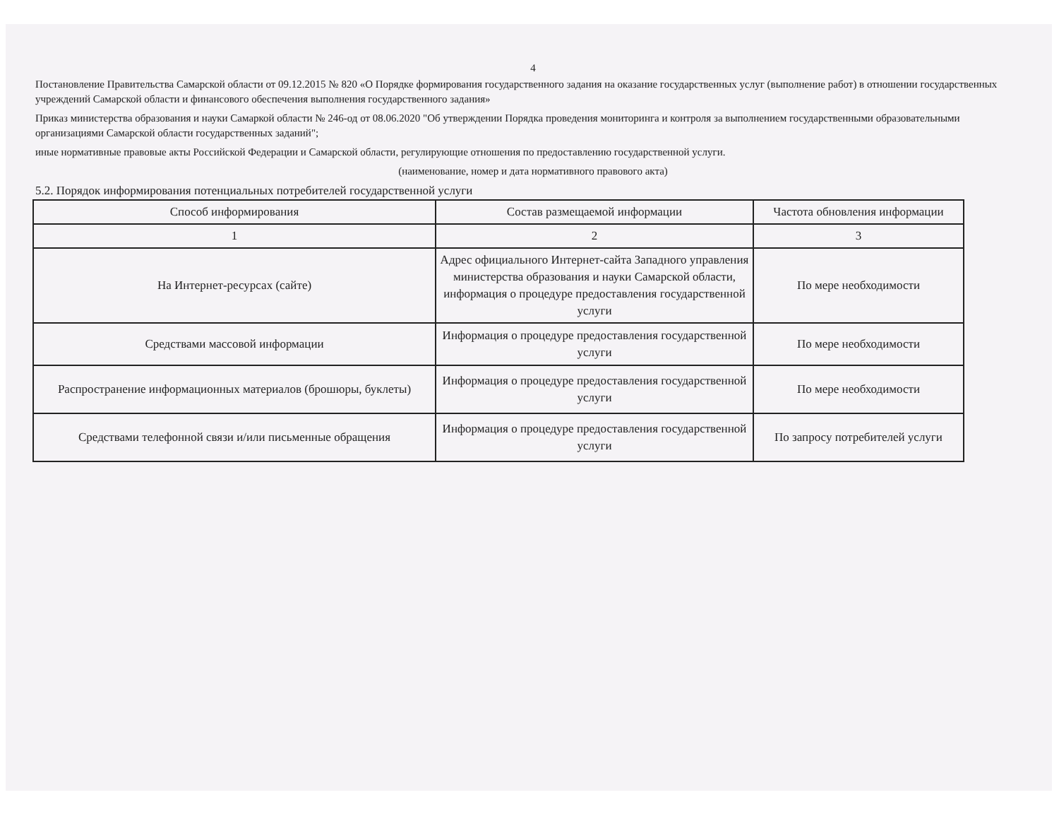4
Постановление Правительства Самарской области от 09.12.2015 № 820 «О Порядке формирования государственного задания на оказание государственных услуг (выполнение работ) в отношении государственных учреждений Самарской области и финансового обеспечения выполнения государственного задания»
Приказ министерства образования и науки Самаркой области № 246-од от 08.06.2020 "Об утверждении Порядка проведения мониторинга и контроля за выполнением государственными образовательными организациями Самарской области государственных заданий";
иные нормативные правовые акты Российской Федерации и Самарской области, регулирующие отношения по предоставлению государственной услуги.
(наименование, номер и дата нормативного правового акта)
5.2. Порядок информирования потенциальных потребителей государственной услуги
| Способ информирования | Состав размещаемой информации | Частота обновления информации |
| --- | --- | --- |
| 1 | 2 | 3 |
| На Интернет-ресурсах (сайте) | Адрес официального Интернет-сайта Западного управления министерства образования и науки Самарской области, информация о процедуре предоставления государственной услуги | По мере необходимости |
| Средствами массовой информации | Информация о процедуре предоставления государственной услуги | По мере необходимости |
| Распространение информационных материалов (брошюры, буклеты) | Информация о процедуре предоставления государственной услуги | По мере необходимости |
| Средствами телефонной связи и/или письменные обращения | Информация о процедуре предоставления государственной услуги | По запросу потребителей услуги |